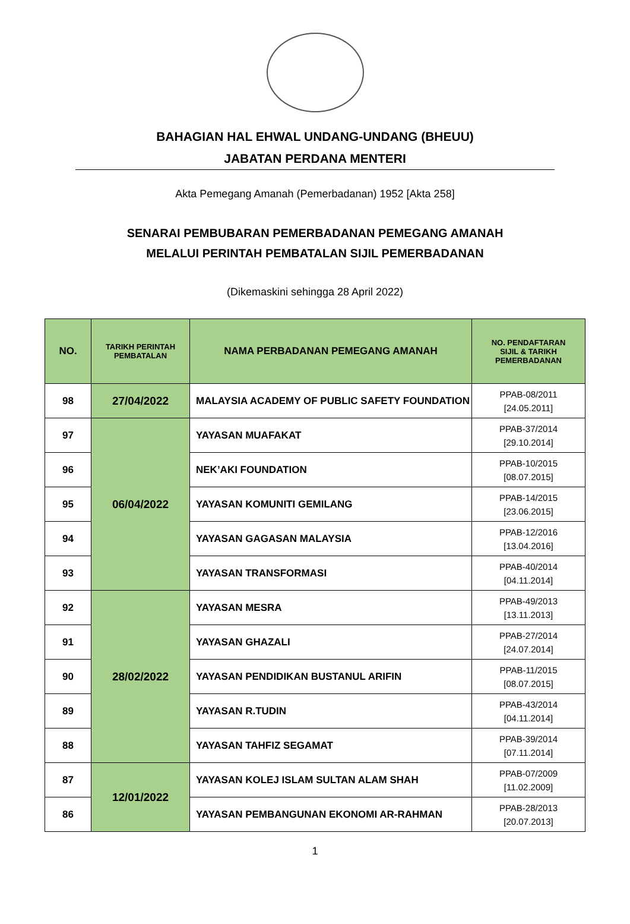BAHAGIAN HAL EHWAL UNDANG-UNDANG (BHEUU)
JABATAN PERDANA MENTERI
Akta Pemegang Amanah (Pemerbadanan) 1952 [Akta 258]
SENARAI PEMBUBARAN PEMERBADANAN PEMEGANG AMANAH
MELALUI PERINTAH PEMBATALAN SIJIL PEMERBADANAN
(Dikemaskini sehingga 28 April 2022)
| NO. | TARIKH PERINTAH PEMBATALAN | NAMA PERBADANAN PEMEGANG AMANAH | NO. PENDAFTARAN SIJIL & TARIKH PEMERBADANAN |
| --- | --- | --- | --- |
| 98 | 27/04/2022 | MALAYSIA ACADEMY OF PUBLIC SAFETY FOUNDATION | PPAB-08/2011 [24.05.2011] |
| 97 | 06/04/2022 | YAYASAN MUAFAKAT | PPAB-37/2014 [29.10.2014] |
| 96 | | NEK’AKI FOUNDATION | PPAB-10/2015 [08.07.2015] |
| 95 | | YAYASAN KOMUNITI GEMILANG | PPAB-14/2015 [23.06.2015] |
| 94 | | YAYASAN GAGASAN MALAYSIA | PPAB-12/2016 [13.04.2016] |
| 93 | | YAYASAN TRANSFORMASI | PPAB-40/2014 [04.11.2014] |
| 92 | 28/02/2022 | YAYASAN MESRA | PPAB-49/2013 [13.11.2013] |
| 91 | | YAYASAN GHAZALI | PPAB-27/2014 [24.07.2014] |
| 90 | | YAYASAN PENDIDIKAN BUSTANUL ARIFIN | PPAB-11/2015 [08.07.2015] |
| 89 | | YAYASAN R.TUDIN | PPAB-43/2014 [04.11.2014] |
| 88 | | YAYASAN TAHFIZ SEGAMAT | PPAB-39/2014 [07.11.2014] |
| 87 | 12/01/2022 | YAYASAN KOLEJ ISLAM SULTAN ALAM SHAH | PPAB-07/2009 [11.02.2009] |
| 86 | | YAYASAN PEMBANGUNAN EKONOMI AR-RAHMAN | PPAB-28/2013 [20.07.2013] |
1